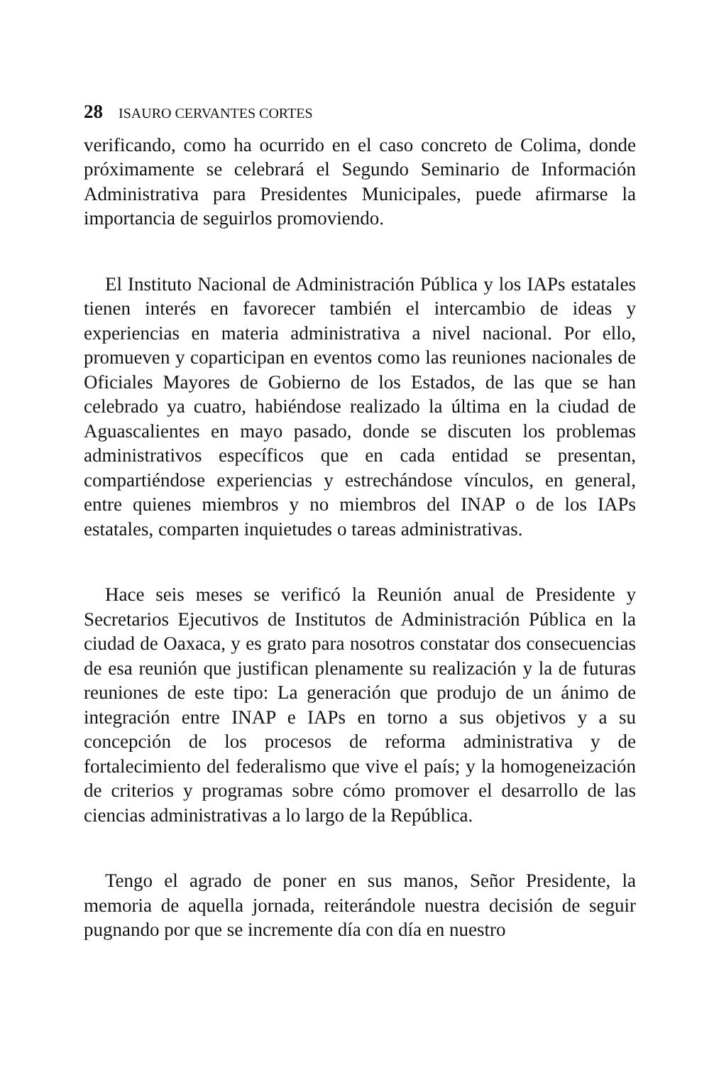28 ISAURO CERVANTES CORTES
verificando, como ha ocurrido en el caso concreto de Colima, donde próximamente se celebrará el Segundo Seminario de Información Administrativa para Presidentes Municipales, puede afirmarse la importancia de seguirlos promoviendo.
El Instituto Nacional de Administración Pública y los IAPs estatales tienen interés en favorecer también el intercambio de ideas y experiencias en materia administrativa a nivel nacional. Por ello, promueven y coparticipan en eventos como las reuniones nacionales de Oficiales Mayores de Gobierno de los Estados, de las que se han celebrado ya cuatro, habiéndose realizado la última en la ciudad de Aguascalientes en mayo pasado, donde se discuten los problemas administrativos específicos que en cada entidad se presentan, compartiéndose experiencias y estrechándose vínculos, en general, entre quienes miembros y no miembros del INAP o de los IAPs estatales, comparten inquietudes o tareas administrativas.
Hace seis meses se verificó la Reunión anual de Presidente y Secretarios Ejecutivos de Institutos de Administración Pública en la ciudad de Oaxaca, y es grato para nosotros constatar dos consecuencias de esa reunión que justifican plenamente su realización y la de futuras reuniones de este tipo: La generación que produjo de un ánimo de integración entre INAP e IAPs en torno a sus objetivos y a su concepción de los procesos de reforma administrativa y de fortalecimiento del federalismo que vive el país; y la homogeneización de criterios y programas sobre cómo promover el desarrollo de las ciencias administrativas a lo largo de la República.
Tengo el agrado de poner en sus manos, Señor Presidente, la memoria de aquella jornada, reiterándole nuestra decisión de seguir pugnando por que se incremente día con día en nuestro